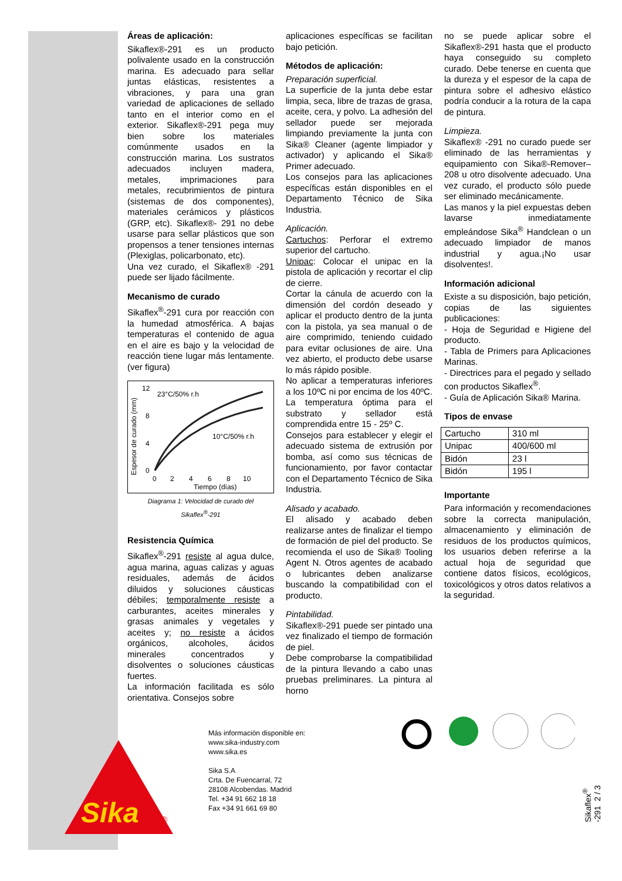Áreas de aplicación:
Sikaflex®-291 es un producto polivalente usado en la construcción marina. Es adecuado para sellar juntas elásticas, resistentes a vibraciones, y para una gran variedad de aplicaciones de sellado tanto en el interior como en el exterior. Sikaflex®-291 pega muy bien sobre los materiales comúnmente usados en la construcción marina. Los sustratos adecuados incluyen madera, metales, imprimaciones para metales, recubrimientos de pintura (sistemas de dos componentes), materiales cerámicos y plásticos (GRP, etc). Sikaflex®- 291 no debe usarse para sellar plásticos que son propensos a tener tensiones internas (Plexiglas, policarbonato, etc).
Una vez curado, el Sikaflex® -291 puede ser lijado fácilmente.
Mecanismo de curado
Sikaflex<sup>®</sup>-291 cura por reacción con la humedad atmosférica. A bajas temperaturas el contenido de agua en el aire es bajo y la velocidad de reacción tiene lugar más lentamente. (ver figura)
Espesor de curado (mm)
12
8
4
0
0
2
4
6
8
10
Tiempo (días)
23°C/50% r.h
10°C/50% r.h
Diagrama 1: Velocidad de curado del Sikaflex<sup>®</sup>-291
Resistencia Química
Sikaflex<sup>®</sup>-291 resiste al agua dulce, agua marina, aguas calizas y aguas residuales, además de ácidos diluidos y soluciones cáusticas débiles; temporalmente resiste a carburantes, aceites minerales y grasas animales y vegetales y aceites y; no resiste a ácidos orgánicos, alcoholes, ácidos minerales concentrados y disolventes o soluciones cáusticas fuertes.
La información facilitada es sólo orientativa. Consejos sobre
aplicaciones específicas se facilitan bajo petición.
Métodos de aplicación:
Preparación superficial.
La superficie de la junta debe estar limpia, seca, libre de trazas de grasa, aceite, cera, y polvo. La adhesión del sellador puede ser mejorada limpiando previamente la junta con Sika® Cleaner (agente limpiador y activador) y aplicando el Sika® Primer adecuado.
Los consejos para las aplicaciones específicas están disponibles en el Departamento Técnico de Sika Industria.
Aplicación.
Cartuchos: Perforar el extremo superior del cartucho.
Unipac: Colocar el unipac en la pistola de aplicación y recortar el clip de cierre.
Cortar la cánula de acuerdo con la dimensión del cordón deseado y aplicar el producto dentro de la junta con la pistola, ya sea manual o de aire comprimido, teniendo cuidado para evitar oclusiones de aire. Una vez abierto, el producto debe usarse lo más rápido posible.
No aplicar a temperaturas inferiores a los 10ºC ni por encima de los 40ºC. La temperatura óptima para el substrato y sellador está comprendida entre 15 - 25º C.
Consejos para establecer y elegir el adecuado sistema de extrusión por bomba, así como sus técnicas de funcionamiento, por favor contactar con el Departamento Técnico de Sika Industria.
Alisado y acabado.
El alisado y acabado deben realizarse antes de finalizar el tiempo de formación de piel del producto. Se recomienda el uso de Sika® Tooling Agent N. Otros agentes de acabado o lubricantes deben analizarse buscando la compatibilidad con el producto.
Pintabilidad.
Sikaflex®-291 puede ser pintado una vez finalizado el tiempo de formación de piel.
Debe comprobarse la compatibilidad de la pintura llevando a cabo unas pruebas preliminares. La pintura al horno
no se puede aplicar sobre el Sikaflex®-291 hasta que el producto haya conseguido su completo curado. Debe tenerse en cuenta que la dureza y el espesor de la capa de pintura sobre el adhesivo elástico podría conducir a la rotura de la capa de pintura.
Limpieza.
Sikaflex® -291 no curado puede ser eliminado de las herramientas y equipamiento con Sika®-Remover–208 u otro disolvente adecuado. Una vez curado, el producto sólo puede ser eliminado mecánicamente.
Las manos y la piel expuestas deben lavarse inmediatamente empleándose Sika<sup>®</sup> Handclean o un adecuado limpiador de manos industrial y agua.¡No usar disolventes!.
Información adicional
Existe a su disposición, bajo petición, copias de las siguientes publicaciones:
- Hoja de Seguridad e Higiene del producto.
- Tabla de Primers para Aplicaciones Marinas.
- Directrices para el pegado y sellado con productos Sikaflex<sup>®</sup>.
- Guía de Aplicación Sika® Marina.
Tipos de envase
| Cartucho | 310 ml |
| Unipac | 400/600 ml |
| Bidón | 23 l |
| Bidón | 195 l |
Importante
Para información y recomendaciones sobre la correcta manipulación, almacenamiento y eliminación de residuos de los productos químicos, los usuarios deben referirse a la actual hoja de seguridad que contiene datos físicos, ecológicos, toxicológicos y otros datos relativos a la seguridad.
Sika
®
Más información disponible en:
www.sika-industry.com
www.sika.es
Sika S.A
Crta. De Fuencarral, 72
28108 Alcobendas. Madrid
Tel. +34 91 662 18 18
Fax +34 91 661 69 80
Sikaflex<sup>®</sup> -291 2 / 3